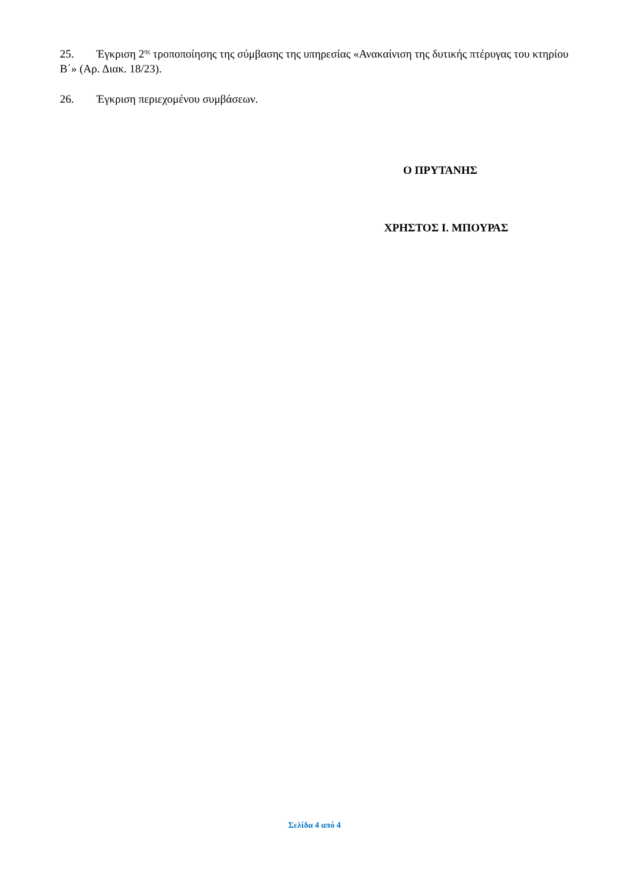25. Έγκριση 2<sup>ης</sup> τροποποίησης της σύμβασης της υπηρεσίας «Ανακαίνιση της δυτικής πτέρυγας του κτηρίου Β΄» (Αρ. Διακ. 18/23).
26. Έγκριση περιεχομένου συμβάσεων.
Ο ΠΡΥΤΑΝΗΣ
ΧΡΗΣΤΟΣ Ι. ΜΠΟΥΡΑΣ
Σελίδα 4 από 4